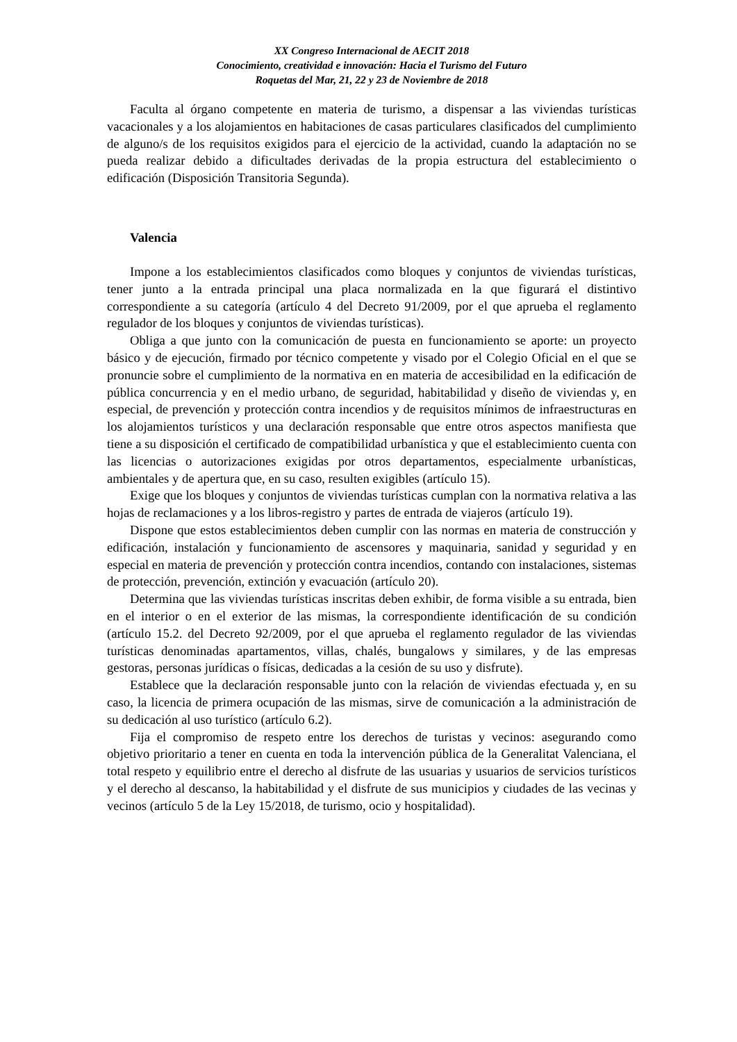XX Congreso Internacional de AECIT 2018
Conocimiento, creatividad e innovación: Hacia el Turismo del Futuro
Roquetas del Mar, 21, 22 y 23 de Noviembre de 2018
Faculta al órgano competente en materia de turismo, a dispensar a las viviendas turísticas vacacionales y a los alojamientos en habitaciones de casas particulares clasificados del cumplimiento de alguno/s de los requisitos exigidos para el ejercicio de la actividad, cuando la adaptación no se pueda realizar debido a dificultades derivadas de la propia estructura del establecimiento o edificación (Disposición Transitoria Segunda).
Valencia
Impone a los establecimientos clasificados como bloques y conjuntos de viviendas turísticas, tener junto a la entrada principal una placa normalizada en la que figurará el distintivo correspondiente a su categoría (artículo 4 del Decreto 91/2009, por el que aprueba el reglamento regulador de los bloques y conjuntos de viviendas turísticas).
Obliga a que junto con la comunicación de puesta en funcionamiento se aporte: un proyecto básico y de ejecución, firmado por técnico competente y visado por el Colegio Oficial en el que se pronuncie sobre el cumplimiento de la normativa en en materia de accesibilidad en la edificación de pública concurrencia y en el medio urbano, de seguridad, habitabilidad y diseño de viviendas y, en especial, de prevención y protección contra incendios y de requisitos mínimos de infraestructuras en los alojamientos turísticos y una declaración responsable que entre otros aspectos manifiesta que tiene a su disposición el certificado de compatibilidad urbanística y que el establecimiento cuenta con las licencias o autorizaciones exigidas por otros departamentos, especialmente urbanísticas, ambientales y de apertura que, en su caso, resulten exigibles (artículo 15).
Exige que los bloques y conjuntos de viviendas turísticas cumplan con la normativa relativa a las hojas de reclamaciones y a los libros-registro y partes de entrada de viajeros (artículo 19).
Dispone que estos establecimientos deben cumplir con las normas en materia de construcción y edificación, instalación y funcionamiento de ascensores y maquinaria, sanidad y seguridad y en especial en materia de prevención y protección contra incendios, contando con instalaciones, sistemas de protección, prevención, extinción y evacuación (artículo 20).
Determina que las viviendas turísticas inscritas deben exhibir, de forma visible a su entrada, bien en el interior o en el exterior de las mismas, la correspondiente identificación de su condición (artículo 15.2. del Decreto 92/2009, por el que aprueba el reglamento regulador de las viviendas turísticas denominadas apartamentos, villas, chalés, bungalows y similares, y de las empresas gestoras, personas jurídicas o físicas, dedicadas a la cesión de su uso y disfrute).
Establece que la declaración responsable junto con la relación de viviendas efectuada y, en su caso, la licencia de primera ocupación de las mismas, sirve de comunicación a la administración de su dedicación al uso turístico (artículo 6.2).
Fija el compromiso de respeto entre los derechos de turistas y vecinos: asegurando como objetivo prioritario a tener en cuenta en toda la intervención pública de la Generalitat Valenciana, el total respeto y equilibrio entre el derecho al disfrute de las usuarias y usuarios de servicios turísticos y el derecho al descanso, la habitabilidad y el disfrute de sus municipios y ciudades de las vecinas y vecinos (artículo 5 de la Ley 15/2018, de turismo, ocio y hospitalidad).